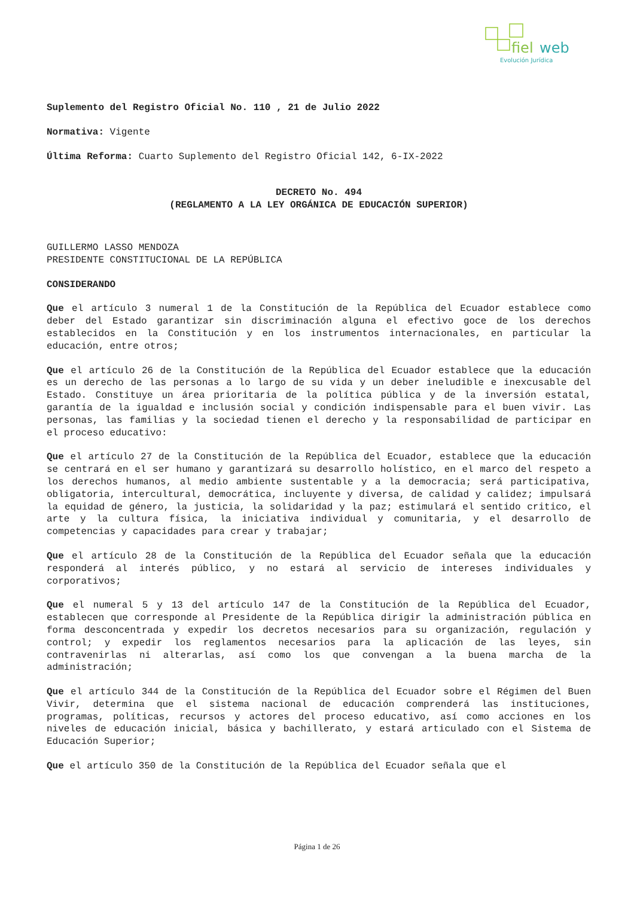fiel
web
Evolución Jurídica
Suplemento del Registro Oficial No. 110 , 21 de Julio 2022
Normativa: Vigente
Última Reforma: Cuarto Suplemento del Registro Oficial 142, 6-IX-2022
DECRETO No. 494
(REGLAMENTO A LA LEY ORGÁNICA DE EDUCACIÓN SUPERIOR)
GUILLERMO LASSO MENDOZA
PRESIDENTE CONSTITUCIONAL DE LA REPÚBLICA
CONSIDERANDO
Que el artículo 3 numeral 1 de la Constitución de la República del Ecuador establece como deber del Estado garantizar sin discriminación alguna el efectivo goce de los derechos establecidos en la Constitución y en los instrumentos internacionales, en particular la educación, entre otros;
Que el artículo 26 de la Constitución de la República del Ecuador establece que la educación es un derecho de las personas a lo largo de su vida y un deber ineludible e inexcusable del Estado. Constituye un área prioritaria de la política pública y de la inversión estatal, garantía de la igualdad e inclusión social y condición indispensable para el buen vivir. Las personas, las familias y la sociedad tienen el derecho y la responsabilidad de participar en el proceso educativo:
Que el artículo 27 de la Constitución de la República del Ecuador, establece que la educación se centrará en el ser humano y garantizará su desarrollo holístico, en el marco del respeto a los derechos humanos, al medio ambiente sustentable y a la democracia; será participativa, obligatoria, intercultural, democrática, incluyente y diversa, de calidad y calidez; impulsará la equidad de género, la justicia, la solidaridad y la paz; estimulará el sentido critico, el arte y la cultura física, la iniciativa individual y comunitaria, y el desarrollo de competencias y capacidades para crear y trabajar;
Que el artículo 28 de la Constitución de la República del Ecuador señala que la educación responderá al interés público, y no estará al servicio de intereses individuales y corporativos;
Que el numeral 5 y 13 del artículo 147 de la Constitución de la República del Ecuador, establecen que corresponde al Presidente de la República dirigir la administración pública en forma desconcentrada y expedir los decretos necesarios para su organización, regulación y control; y expedir los reglamentos necesarios para la aplicación de las leyes, sin contravenirlas ni alterarlas, así como los que convengan a la buena marcha de la administración;
Que el artículo 344 de la Constitución de la República del Ecuador sobre el Régimen del Buen Vivir, determina que el sistema nacional de educación comprenderá las instituciones, programas, políticas, recursos y actores del proceso educativo, así como acciones en los niveles de educación inicial, básica y bachillerato, y estará articulado con el Sistema de Educación Superior;
Que el artículo 350 de la Constitución de la República del Ecuador señala que el
Página 1 de 26